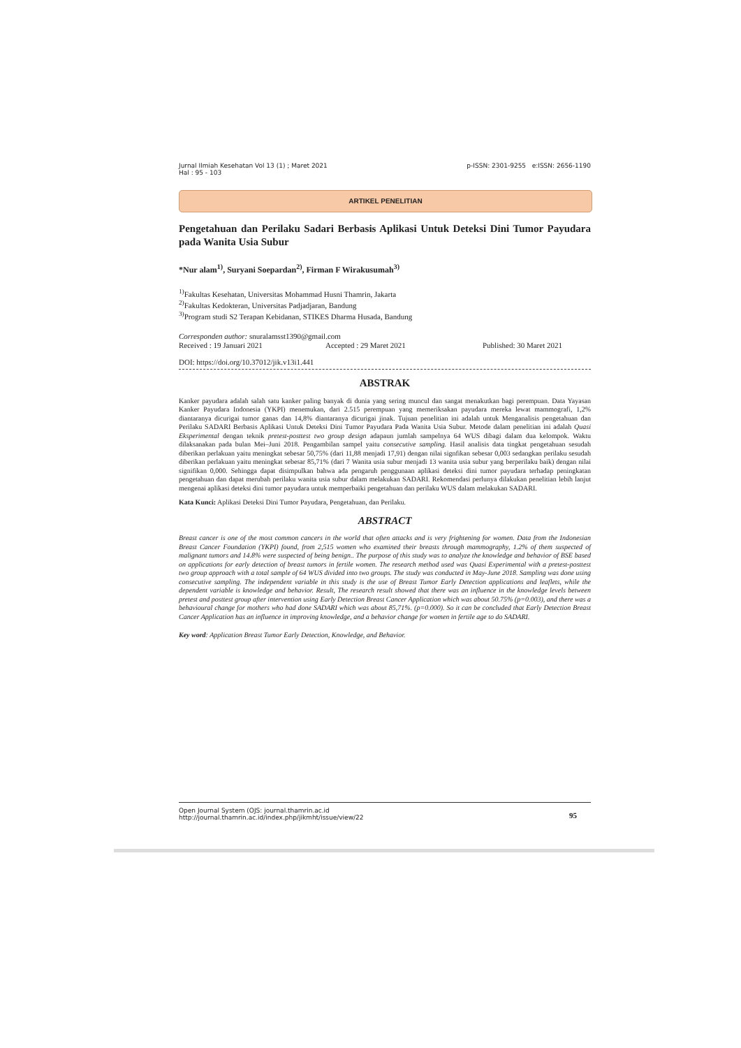Jurnal Ilmiah Kesehatan Vol 13 (1) ; Maret 2021
Hal : 95 - 103
p-ISSN: 2301-9255 e:ISSN: 2656-1190
ARTIKEL PENELITIAN
Pengetahuan dan Perilaku Sadari Berbasis Aplikasi Untuk Deteksi Dini Tumor Payudara pada Wanita Usia Subur
*Nur alam<sup>1)</sup>, Suryani Soepardan<sup>2)</sup>, Firman F Wirakusumah<sup>3)</sup>
<sup>1)</sup> Fakultas Kesehatan, Universitas Mohammad Husni Thamrin, Jakarta
<sup>2)</sup> Fakultas Kedokteran, Universitas Padjadjaran, Bandung
<sup>3)</sup> Program studi S2 Terapan Kebidanan, STIKES Dharma Husada, Bandung
Corresponden author: snuralamsst1390@gmail.com
Received : 19 Januari 2021 Accepted : 29 Maret 2021 Published: 30 Maret 2021
DOI: https://doi.org/10.37012/jik.v13i1.441
ABSTRAK
Kanker payudara adalah salah satu kanker paling banyak di dunia yang sering muncul dan sangat menakutkan bagi perempuan. Data Yayasan Kanker Payudara Indonesia (YKPI) menemukan, dari 2.515 perempuan yang memeriksakan payudara mereka lewat mammografi, 1,2% diantaranya dicurigai tumor ganas dan 14,8% diantaranya dicurigai jinak. Tujuan penelitian ini adalah untuk Menganalisis pengetahuan dan Perilaku SADARI Berbasis Aplikasi Untuk Deteksi Dini Tumor Payudara Pada Wanita Usia Subur. Metode dalam penelitian ini adalah Quasi Eksperimental dengan teknik pretest-posttest two group design adapaun jumlah sampelnya 64 WUS dibagi dalam dua kelompok. Waktu dilaksanakan pada bulan Mei–Juni 2018. Pengambilan sampel yaitu consecutive sampling. Hasil analisis data tingkat pengetahuan sesudah diberikan perlakuan yaitu meningkat sebesar 50,75% (dari 11,88 menjadi 17,91) dengan nilai signfikan sebesar 0,003 sedangkan perilaku sesudah diberikan perlakuan yaitu meningkat sebesar 85,71% (dari 7 Wanita usia subur menjadi 13 wanita usia subur yang berperilaku baik) dengan nilai signifikan 0,000. Sehingga dapat disimpulkan bahwa ada pengaruh penggunaan aplikasi deteksi dini tumor payudara terhadap peningkatan pengetahuan dan dapat merubah perilaku wanita usia subur dalam melakukan SADARI. Rekomendasi perlunya dilakukan penelitian lebih lanjut mengenai aplikasi deteksi dini tumor payudara untuk memperbaiki pengetahuan dan perilaku WUS dalam melakukan SADARI.
Kata Kunci: Aplikasi Deteksi Dini Tumor Payudara, Pengetahuan, dan Perilaku.
ABSTRACT
Breast cancer is one of the most common cancers in the world that often attacks and is very frightening for women. Data from the Indonesian Breast Cancer Foundation (YKPI) found, from 2,515 women who examined their breasts through mammography, 1.2% of them suspected of malignant tumors and 14.8% were suspected of being benign.. The purpose of this study was to analyze the knowledge and behavior of BSE based on applications for early detection of breast tumors in fertile women. The research method used was Quasi Experimental with a pretest-posttest two group approach with a total sample of 64 WUS divided into two groups. The study was conducted in May-June 2018. Sampling was done using consecutive sampling. The independent variable in this study is the use of Breast Tumor Early Detection applications and leaflets, while the dependent variable is knowledge and behavior. Result, The research result showed that there was an influence in the knowledge levels between pretest and posttest group after intervention using Early Detection Breast Cancer Application which was about 50.75% (p=0.003), and there was a behavioural change for mothers who had done SADARI which was about 85,71%. (p=0.000). So it can be concluded that Early Detection Breast Cancer Application has an influence in improving knowledge, and a behavior change for women in fertile age to do SADARI.
Key word: Application Breast Tumor Early Detection, Knowledge, and Behavior.
Open Journal System (OJS: journal.thamrin.ac.id
http://journal.thamrin.ac.id/index.php/jikmht/issue/view/22
95